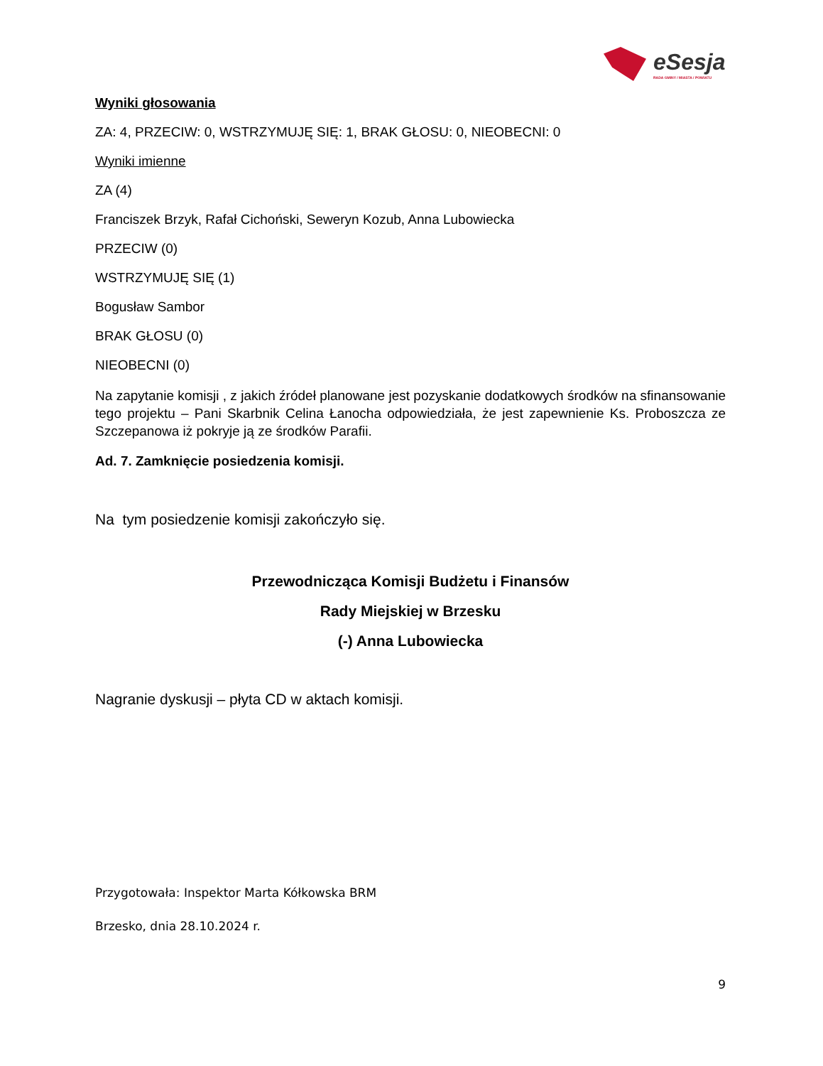eSesja
RADA GMINY / MIASTA / POWIATU
Wyniki głosowania
ZA: 4, PRZECIW: 0, WSTRZYMUJĘ SIĘ: 1, BRAK GŁOSU: 0, NIEOBECNI: 0
Wyniki imienne
ZA (4)
Franciszek Brzyk, Rafał Cichoński, Seweryn Kozub, Anna Lubowiecka
PRZECIW (0)
WSTRZYMUJĘ SIĘ (1)
Bogusław Sambor
BRAK GŁOSU (0)
NIEOBECNI (0)
Na zapytanie komisji , z jakich źródeł planowane jest pozyskanie dodatkowych środków na sfinansowanie tego projektu – Pani Skarbnik Celina Łanocha odpowiedziała, że jest zapewnienie Ks. Proboszcza ze Szczepanowa iż pokryje ją ze środków Parafii.
Ad. 7. Zamknięcie posiedzenia komisji.
Na tym posiedzenie komisji zakończyło się.
Przewodnicząca Komisji Budżetu i Finansów
Rady Miejskiej w Brzesku
(-) Anna Lubowiecka
Nagranie dyskusji – płyta CD w aktach komisji.
Przygotowała: Inspektor Marta Kółkowska BRM
Brzesko, dnia 28.10.2024 r.
9